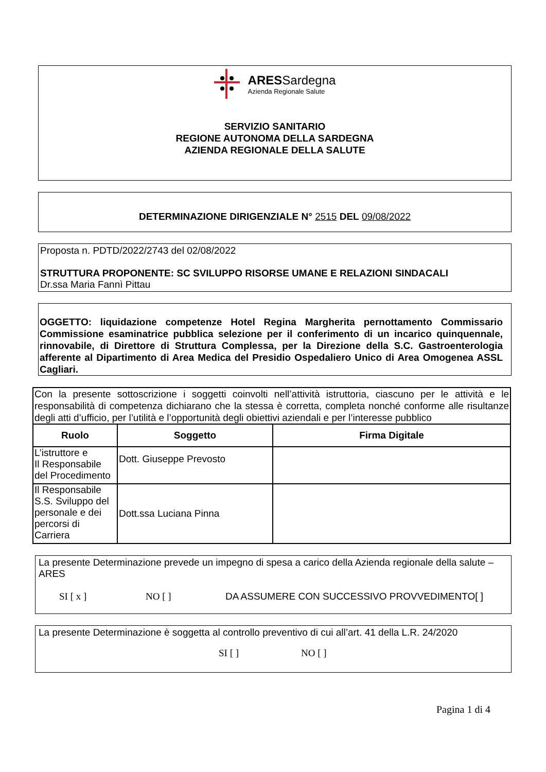ARESSardegna
Azienda Regionale Salute
SERVIZIO SANITARIO
REGIONE AUTONOMA DELLA SARDEGNA
AZIENDA REGIONALE DELLA SALUTE
DETERMINAZIONE DIRIGENZIALE N° 2515 DEL 09/08/2022
Proposta n. PDTD/2022/2743 del 02/08/2022
STRUTTURA PROPONENTE: SC SVILUPPO RISORSE UMANE E RELAZIONI SINDACALI
Dr.ssa Maria Fannì Pittau
OGGETTO: liquidazione competenze Hotel Regina Margherita pernottamento Commissario Commissione esaminatrice pubblica selezione per il conferimento di un incarico quinquennale, rinnovabile, di Direttore di Struttura Complessa, per la Direzione della S.C. Gastroenterologia afferente al Dipartimento di Area Medica del Presidio Ospedaliero Unico di Area Omogenea ASSL Cagliari.
| Con la presente sottoscrizione i soggetti coinvolti nell’attività istruttoria, ciascuno per le attività e le responsabilità di competenza dichiarano che la stessa è corretta, completa nonché conforme alle risultanze degli atti d’ufficio, per l’utilità e l’opportunità degli obiettivi aziendali e per l’interesse pubblico | | |
| Ruolo | Soggetto | Firma Digitale |
| L’istruttore e Il Responsabile del Procedimento | Dott. Giuseppe Prevosto | |
| Il Responsabile S.S. Sviluppo del personale e dei percorsi di Carriera | Dott.ssa Luciana Pinna | |
La presente Determinazione prevede un impegno di spesa a carico della Azienda regionale della salute – ARES
SI [ x ] NO [ ] DA ASSUMERE CON SUCCESSIVO PROVVEDIMENTO[ ]
La presente Determinazione è soggetta al controllo preventivo di cui all’art. 41 della L.R. 24/2020
SI [ ] NO [ ]
Pagina 1 di 4